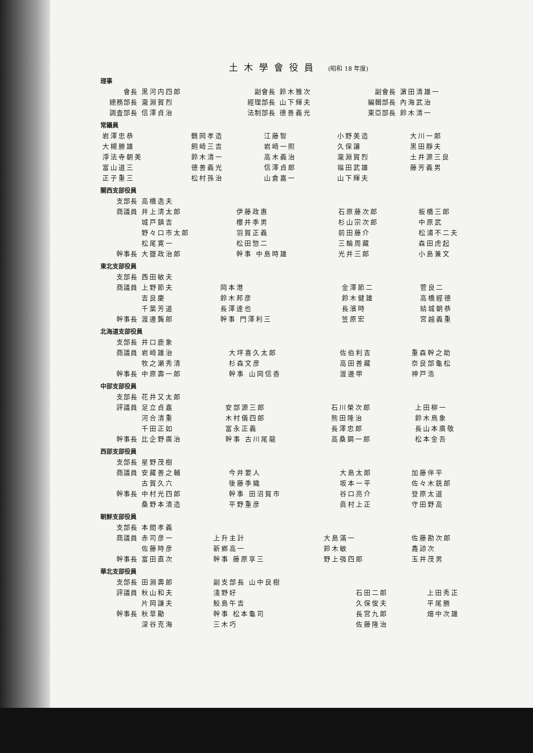土木學會役員 (昭和 18 年度)
理事
| 會長 | 黒河内四郎 | 副會長 | 鈴木雅次 | 副會長 | 濵田清雄一 |
| 總務部長 | 瀧淵賀烈 | 經理部長 | 山下輝夫 | 編輯部長 | 內海武治 |
| 調査部長 | 信澤貞治 | 法制部長 | 德善義光 | 東亞部長 | 鈴木清一 |
常議員
| 岩澤忠恭 | 鶴岡孝造 | 江藤智 | 小野美造 | 大川一郎 |
| 大槻勝雄 | 飼崎三吉 | 岩崎一照 | 久保讓 | 黒田靜夫 |
| 淨法寺朝美 | 鈴木清一 | 高木義治 | 瀧淵賀烈 | 土井源三良 |
| 富山道三 | 德善義光 | 信澤貞郎 | 福田武雄 | 藤芳義男 |
| 正子重三 | 松村孫治 | 山倉嘉一 | 山下輝夫 | |
關西支部役員
| 支部長 | 高橋逸夫 | | | |
| 商議員 | 井上淸太郎 | 伊藤政惠 | 石原藤次郎 | 板橋三郎 |
| | 城戸鎮吉 | 櫻井季男 | 杉山宗次郎 | 中原武 |
| | 野々口市太郎 | 羽賀正義 | 前田藤介 | 松浦不二夫 |
| | 松尾寛一 | 松田惣二 | 三輪周藏 | 森田虎起 |
| 幹事長 | 大鹽政治郎 | 幹事 中島時雄 | 光井三郎 | 小島兼文 |
東北支部役員
| 支部長 | 西田敏夫 | | | |
| 商議員 | 上野節夫 | 岡本港 | 金澤節二 | 菅良二 |
| | 吉良慶 | 鈴木邦彦 | 鈴木健雄 | 高橋經德 |
| | 千葉芳道 | 長澤達也 | 長濱時 | 結城朝恭 |
| 幹事長 | 渡邊龔郎 | 幹事 門澤利三 | 笠原宏 | 宮越義重 |
北海道支部役員
| 支部長 | 井口鹿象 | | | |
| 商議員 | 岩崎雄治 | 大坪喜久太郎 | 佐伯利吉 | 重森幹之助 |
| | 牧之瀬秀清 | 杉森文彦 | 高田善藏 | 奈良部龜松 |
| 幹事長 | 中原壽一郎 | 幹事 山岡信香 | 渡邊甲 | 神戸浩 |
中部支部役員
| 支部長 | 花井又太郎 | | | |
| 評議員 | 足立貞嘉 | 安部源三郎 | 石川榮次郎 | 上田柳一 |
| | 河合清重 | 木村儀四郎 | 熊田隆治 | 鈴木鳥象 |
| | 千田正如 | 富永正義 | 長澤忠郎 | 長山本廣敬 |
| 幹事長 | 比企野廣治 | 幹事 古川尾龍 | 高桑鋼一郎 | 松本金吾 |
西部支部役員
| 支部長 | 星野茂樹 | | | |
| 商議員 | 安藏善之輔 | 今井要人 | 大島太郎 | 加藤伴平 |
| | 古賀久六 | 後藤季織 | 坂本一平 | 佐々木銑郎 |
| 幹事長 | 中村光四郎 | 幹事 田沼賀市 | 谷口亮介 | 登原太道 |
| | 桑野本清造 | 平野重彦 | 眞村上正 | 守田野高 |
朝鮮支部役員
| 支部長 | 本間孝義 | | | |
| 商議員 | 赤司彦一 | 上升主計 | 大島滿一 | 佐藤勘次郎 |
| | 佐藤時彦 | 新鄕高一 | 鈴木敏 | 鑫諒次 |
| 幹事長 | 富田直次 | 幹事 藤原享三 | 野上强四郎 | 玉井茂男 |
華北支部役員
| 支部長 | 田淵壽郎 | 副支部長 山中良樹 | | |
| 評議員 | 秋山和夫 | 淺野好 | 石田二郎 | 上田秀正 |
| | 片岡謙夫 | 鮫島午吉 | 久保俊夫 | 平尾勝 |
| 幹事長 | 秋草勵 | 幹事 松本龜司 | 長宮九郎 | 畑中次雄 |
| | 深谷克海 | 三木巧 | 佐藤隆治 | |